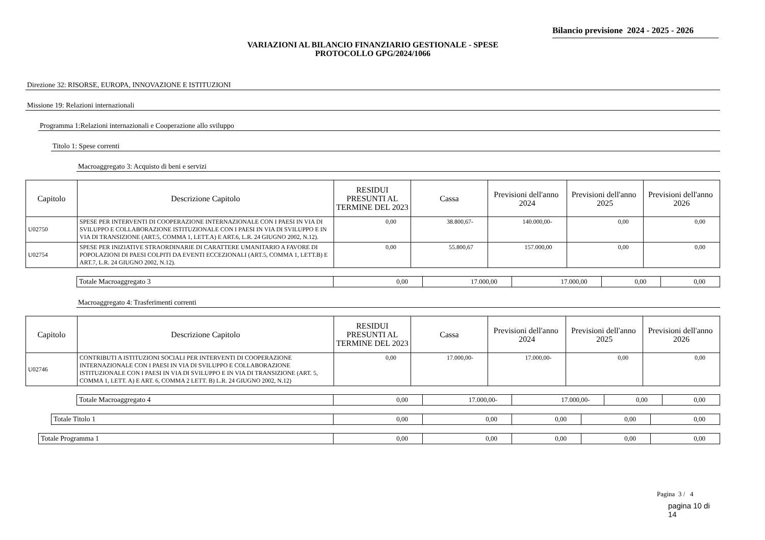Bilancio previsione 2024 - 2025 - 2026
VARIAZIONI AL BILANCIO FINANZIARIO GESTIONALE - SPESE
PROTOCOLLO GPG/2024/1066
Direzione 32: RISORSE, EUROPA, INNOVAZIONE E ISTITUZIONI
Missione 19: Relazioni internazionali
Programma 1:Relazioni internazionali e Cooperazione allo sviluppo
Titolo 1: Spese correnti
Macroaggregato 3: Acquisto di beni e servizi
| Capitolo | Descrizione Capitolo | RESIDUI PRESUNTI AL TERMINE DEL 2023 | Cassa | Previsioni dell'anno 2024 | Previsioni dell'anno 2025 | Previsioni dell'anno 2026 |
| --- | --- | --- | --- | --- | --- | --- |
| U02750 | SPESE PER INTERVENTI DI COOPERAZIONE INTERNAZIONALE CON I PAESI IN VIA DI SVILUPPO E COLLABORAZIONE ISTITUZIONALE CON I PAESI IN VIA DI SVILUPPO E IN VIA DI TRANSIZIONE (ART.5, COMMA 1, LETT.A) E ART.6, L.R. 24 GIUGNO 2002, N.12). | 0,00 | 38.800,67- | 140.000,00- | 0,00 | 0,00 |
| U02754 | SPESE PER INIZIATIVE STRAORDINARIE DI CARATTERE UMANITARIO A FAVORE DI POPOLAZIONI DI PAESI COLPITI DA EVENTI ECCEZIONALI (ART.5, COMMA 1, LETT.B) E ART.7, L.R. 24 GIUGNO 2002, N.12). | 0,00 | 55.800,67 | 157.000,00 | 0,00 | 0,00 |
| Totale Macroaggregato 3 | 0,00 | 17.000,00 | 17.000,00 | 0,00 | 0,00 |
Macroaggregato 4: Trasferimenti correnti
| Capitolo | Descrizione Capitolo | RESIDUI PRESUNTI AL TERMINE DEL 2023 | Cassa | Previsioni dell'anno 2024 | Previsioni dell'anno 2025 | Previsioni dell'anno 2026 |
| --- | --- | --- | --- | --- | --- | --- |
| U02746 | CONTRIBUTI A ISTITUZIONI SOCIALI PER INTERVENTI DI COOPERAZIONE INTERNAZIONALE CON I PAESI IN VIA DI SVILUPPO E COLLABORAZIONE ISTITUZIONALE CON I PAESI IN VIA DI SVILUPPO E IN VIA DI TRANSIZIONE (ART. 5, COMMA 1, LETT. A) E ART. 6, COMMA 2 LETT. B) L.R. 24 GIUGNO 2002, N.12) | 0,00 | 17.000,00- | 17.000,00- | 0,00 | 0,00 |
| Totale Macroaggregato 4 | 0,00 | 17.000,00- | 17.000,00- | 0,00 | 0,00 |
| Totale Titolo 1 | 0,00 | 0,00 | 0,00 | 0,00 | 0,00 |
| Totale Programma 1 | 0,00 | 0,00 | 0,00 | 0,00 | 0,00 |
Pagina 3 / 4
pagina 10 di 14